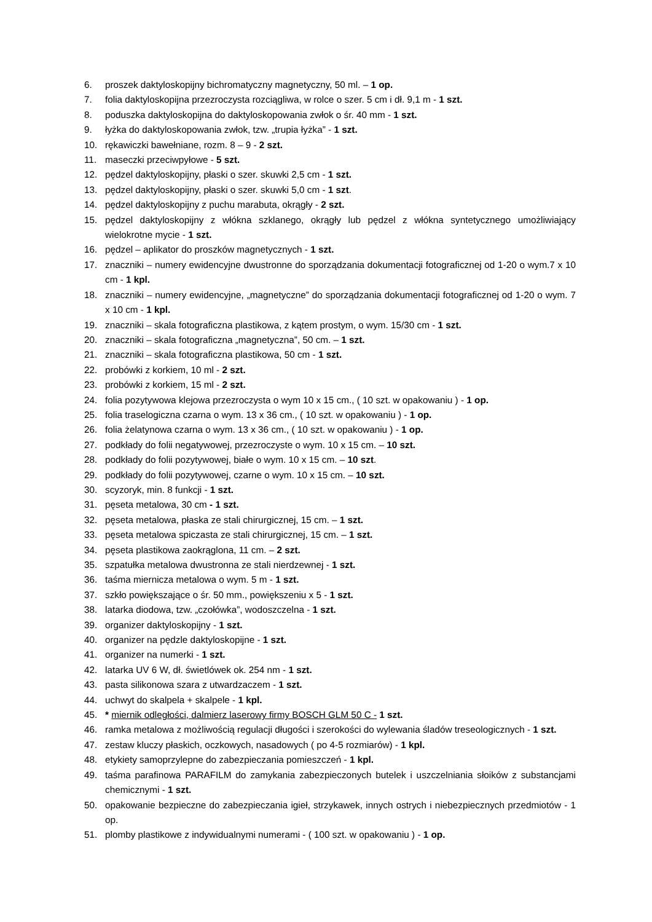6. proszek daktyloskopijny bichromatyczny magnetyczny, 50 ml. – 1 op.
7. folia daktyloskopijna przezroczysta rozciągliwa, w rolce o szer. 5 cm i dł. 9,1 m - 1 szt.
8. poduszka daktyloskopijna do daktyloskopowania zwłok o śr. 40 mm - 1 szt.
9. łyżka do daktyloskopowania zwłok, tzw. „trupia łyżka” - 1 szt.
10. rękawiczki bawełniane, rozm. 8 – 9 - 2 szt.
11. maseczki przeciwpyłowe - 5 szt.
12. pędzel daktyloskopijny, płaski o szer. skuwki 2,5 cm - 1 szt.
13. pędzel daktyloskopijny, płaski o szer. skuwki 5,0 cm - 1 szt.
14. pędzel daktyloskopijny z puchu marabuta, okrągły - 2 szt.
15. pędzel daktyloskopijny z włókna szklanego, okrągły lub pędzel z włókna syntetycznego umożliwiający wielokrotne mycie - 1 szt.
16. pędzel – aplikator do proszków magnetycznych - 1 szt.
17. znaczniki – numery ewidencyjne dwustronne do sporządzania dokumentacji fotograficznej od 1-20 o wym.7 x 10 cm - 1 kpl.
18. znaczniki – numery ewidencyjne, „magnetyczne” do sporządzania dokumentacji fotograficznej od 1-20 o wym. 7 x 10 cm - 1 kpl.
19. znaczniki – skala fotograficzna plastikowa, z kątem prostym, o wym. 15/30 cm - 1 szt.
20. znaczniki – skala fotograficzna „magnetyczna”, 50 cm. – 1 szt.
21. znaczniki – skala fotograficzna plastikowa, 50 cm - 1 szt.
22. probówki z korkiem, 10 ml - 2 szt.
23. probówki z korkiem, 15 ml - 2 szt.
24. folia pozytywowa klejowa przezroczysta o wym 10 x 15 cm., ( 10 szt. w opakowaniu ) - 1 op.
25. folia traselogiczna czarna o wym. 13 x 36 cm., ( 10 szt. w opakowaniu ) - 1 op.
26. folia żelatynowa czarna o wym. 13 x 36 cm., ( 10 szt. w opakowaniu ) - 1 op.
27. podkłady do folii negatywowej, przezroczyste o wym. 10 x 15 cm. – 10 szt.
28. podkłady do folii pozytywowej, białe o wym. 10 x 15 cm. – 10 szt.
29. podkłady do folii pozytywowej, czarne o wym. 10 x 15 cm. – 10 szt.
30. scyzoryk, min. 8 funkcji - 1 szt.
31. pęseta metalowa, 30 cm - 1 szt.
32. pęseta metalowa, płaska ze stali chirurgicznej, 15 cm. – 1 szt.
33. pęseta metalowa spiczasta ze stali chirurgicznej, 15 cm. – 1 szt.
34. pęseta plastikowa zaokrąglona, 11 cm. – 2 szt.
35. szpatułka metalowa dwustronna ze stali nierdzewnej - 1 szt.
36. taśma miernicza metalowa o wym. 5 m - 1 szt.
37. szkło powiększające o śr. 50 mm., powiększeniu x 5 - 1 szt.
38. latarka diodowa, tzw. „czołówka”, wodoszczelna - 1 szt.
39. organizer daktyloskopijny - 1 szt.
40. organizer na pędzle daktyloskopijne - 1 szt.
41. organizer na numerki - 1 szt.
42. latarka UV 6 W, dł. świetlówek ok. 254 nm - 1 szt.
43. pasta silikonowa szara z utwardzaczem - 1 szt.
44. uchwyt do skalpela + skalpele - 1 kpl.
45. * miernik odległości, dalmierz laserowy firmy BOSCH GLM 50 C - 1 szt.
46. ramka metalowa z możliwością regulacji długości i szerokości do wylewania śladów treseologicznych - 1 szt.
47. zestaw kluczy płaskich, oczkowych, nasadowych ( po 4-5 rozmiarów) - 1 kpl.
48. etykiety samoprzylepne do zabezpieczania pomieszczeń - 1 kpl.
49. taśma parafinowa PARAFILM do zamykania zabezpieczonych butelek i uszczelniania słoików z substancjami chemicznymi - 1 szt.
50. opakowanie bezpieczne do zabezpieczania igieł, strzykawek, innych ostrych i niebezpiecznych przedmiotów - 1 op.
51. plomby plastikowe z indywidualnymi numerami - ( 100 szt. w opakowaniu ) - 1 op.